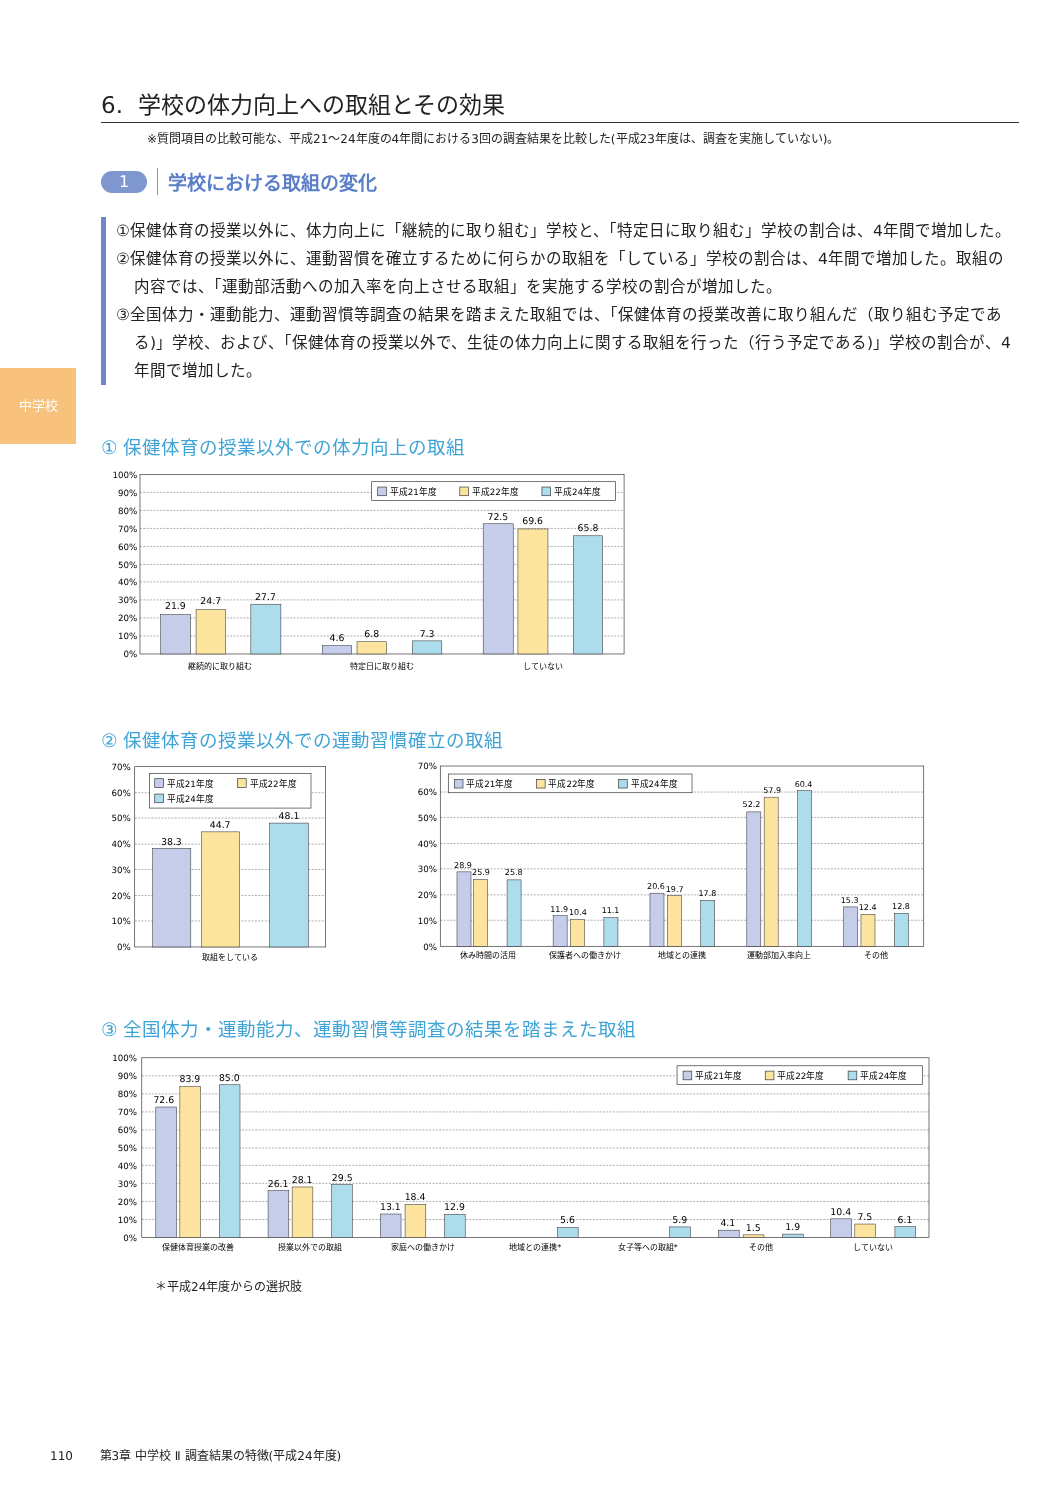中学校
6. 学校の体力向上への取組とその効果
※質問項目の比較可能な、平成21～24年度の4年間における3回の調査結果を比較した(平成23年度は、調査を実施していない)。
1
学校における取組の変化
①保健体育の授業以外に、体力向上に「継続的に取り組む」学校と、「特定日に取り組む」学校の割合は、4年間で増加した。
②保健体育の授業以外に、運動習慣を確立するために何らかの取組を「している」学校の割合は、4年間で増加した。取組の内容では、「運動部活動への加入率を向上させる取組」を実施する学校の割合が増加した。
③全国体力・運動能力、運動習慣等調査の結果を踏まえた取組では、「保健体育の授業改善に取り組んだ（取り組む予定である)」学校、および、「保健体育の授業以外で、生徒の体力向上に関する取組を行った（行う予定である)」学校の割合が、4年間で増加した。
① 保健体育の授業以外での体力向上の取組
100%
90%
80%
70%
60%
50%
40%
30%
20%
10%
0%
21.9
24.7
27.7
4.6
6.8
7.3
72.5
69.6
65.8
継続的に取り組む
特定日に取り組む
していない
平成21年度
平成22年度
平成24年度
② 保健体育の授業以外での運動習慣確立の取組
70%
60%
50%
40%
30%
20%
10%
0%
38.3
44.7
48.1
取組をしている
平成21年度
平成22年度
平成24年度
70%
60%
50%
40%
30%
20%
10%
0%
28.9
25.9
25.8
11.9
10.4
11.1
20.6
19.7
17.8
52.2
57.9
60.4
15.3
12.4
12.8
休み時間の活用
保護者への働きかけ
地域との連携
運動部加入率向上
その他
平成21年度
平成22年度
平成24年度
③ 全国体力・運動能力、運動習慣等調査の結果を踏まえた取組
100%
90%
80%
70%
60%
50%
40%
30%
20%
10%
0%
72.6
83.9
85.0
26.1
28.1
29.5
13.1
18.4
12.9
5.6
5.9
4.1
1.5
1.9
10.4
7.5
6.1
保健体育授業の改善
授業以外での取組
家庭への働きかけ
地域との連携*
女子等への取組*
その他
していない
平成21年度
平成22年度
平成24年度
＊平成24年度からの選択肢
110 第3章 中学校 Ⅱ 調査結果の特徴(平成24年度)